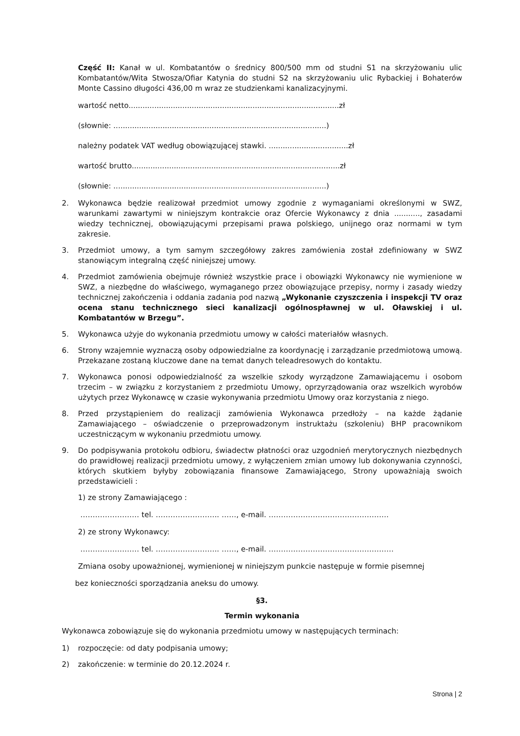Część II: Kanał w ul. Kombatantów o średnicy 800/500 mm od studni S1 na skrzyżowaniu ulic Kombatantów/Wita Stwosza/Ofiar Katynia do studni S2 na skrzyżowaniu ulic Rybackiej i Bohaterów Monte Cassino długości 436,00 m wraz ze studzienkami kanalizacyjnymi.
wartość netto..........................................................................................zł
(słownie: ...........................................................................................)
należny podatek VAT według obowiązującej stawki. ..................................zł
wartość brutto.........................................................................................zł
(słownie: ...........................................................................................)
2. Wykonawca będzie realizował przedmiot umowy zgodnie z wymaganiami określonymi w SWZ, warunkami zawartymi w niniejszym kontrakcie oraz Ofercie Wykonawcy z dnia ..........., zasadami wiedzy technicznej, obowiązującymi przepisami prawa polskiego, unijnego oraz normami w tym zakresie.
3. Przedmiot umowy, a tym samym szczegółowy zakres zamówienia został zdefiniowany w SWZ stanowiącym integralną część niniejszej umowy.
4. Przedmiot zamówienia obejmuje również wszystkie prace i obowiązki Wykonawcy nie wymienione w SWZ, a niezbędne do właściwego, wymaganego przez obowiązujące przepisy, normy i zasady wiedzy technicznej zakończenia i oddania zadania pod nazwą „Wykonanie czyszczenia i inspekcji TV oraz ocena stanu technicznego sieci kanalizacji ogólnospławnej w ul. Oławskiej i ul. Kombatantów w Brzegu”.
5. Wykonawca użyje do wykonania przedmiotu umowy w całości materiałów własnych.
6. Strony wzajemnie wyznaczą osoby odpowiedzialne za koordynację i zarządzanie przedmiotową umową. Przekazane zostaną kluczowe dane na temat danych teleadresowych do kontaktu.
7. Wykonawca ponosi odpowiedzialność za wszelkie szkody wyrządzone Zamawiającemu i osobom trzecim – w związku z korzystaniem z przedmiotu Umowy, oprzyrządowania oraz wszelkich wyrobów użytych przez Wykonawcę w czasie wykonywania przedmiotu Umowy oraz korzystania z niego.
8. Przed przystąpieniem do realizacji zamówienia Wykonawca przedłoży – na każde żądanie Zamawiającego – oświadczenie o przeprowadzonym instruktażu (szkoleniu) BHP pracownikom uczestniczącym w wykonaniu przedmiotu umowy.
9. Do podpisywania protokołu odbioru, świadectw płatności oraz uzgodnień merytorycznych niezbędnych do prawidłowej realizacji przedmiotu umowy, z wyłączeniem zmian umowy lub dokonywania czynności, których skutkiem byłyby zobowiązania finansowe Zamawiającego, Strony upoważniają swoich przedstawicieli :
1) ze strony Zamawiającego :
…………………… tel. …………………….. ……, e-mail. ………………………………………….
2) ze strony Wykonawcy:
…………………… tel. …………………….. ……, e-mail. ……………………………………………
Zmiana osoby upoważnionej, wymienionej w niniejszym punkcie następuje w formie pisemnej
bez konieczności sporządzania aneksu do umowy.
§3.
Termin wykonania
Wykonawca zobowiązuje się do wykonania przedmiotu umowy w następujących terminach:
1) rozpoczęcie: od daty podpisania umowy;
2) zakończenie: w terminie do 20.12.2024 r.
Strona | 2